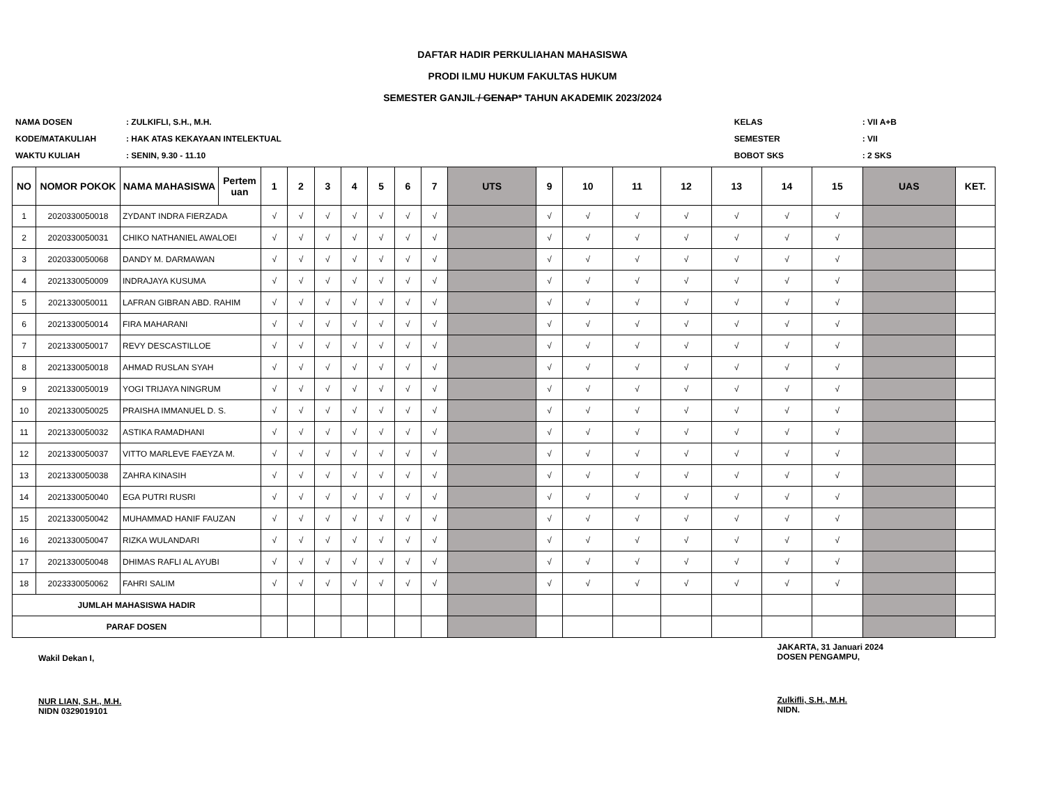DAFTAR HADIR PERKULIAHAN MAHASISWA
PRODI ILMU HUKUM FAKULTAS HUKUM
SEMESTER GANJIL / GENAP* TAHUN AKADEMIK 2023/2024
| NAMA DOSEN | : ZULKIFLI, S.H., M.H. |
| KODE/MATAKULIAH | : HAK ATAS KEKAYAAN INTELEKTUAL |
| WAKTU KULIAH | : SENIN, 9.30 - 11.10 |
| KELAS | : VII A+B |
| SEMESTER | : VII |
| BOBOT SKS | : 2 SKS |
| NO | NOMOR POKOK | NAMA MAHASISWA | Pertem uan | 1 | 2 | 3 | 4 | 5 | 6 | 7 | UTS | 9 | 10 | 11 | 12 | 13 | 14 | 15 | UAS | KET. |
| --- | --- | --- | --- | --- | --- | --- | --- | --- | --- | --- | --- | --- | --- | --- | --- | --- | --- | --- | --- | --- |
| 1 | 2020330050018 | ZYDANT INDRA FIERZADA | | √ | √ | √ | √ | √ | √ | √ | | √ | √ | √ | √ | √ | √ | √ | | |
| 2 | 2020330050031 | CHIKO NATHANIEL AWALOEI | | √ | √ | √ | √ | √ | √ | √ | | √ | √ | √ | √ | √ | √ | √ | | |
| 3 | 2020330050068 | DANDY M. DARMAWAN | | √ | √ | √ | √ | √ | √ | √ | | √ | √ | √ | √ | √ | √ | √ | | |
| 4 | 2021330050009 | INDRAJAYA KUSUMA | | √ | √ | √ | √ | √ | √ | √ | | √ | √ | √ | √ | √ | √ | √ | | |
| 5 | 2021330050011 | LAFRAN GIBRAN ABD. RAHIM | | √ | √ | √ | √ | √ | √ | √ | | √ | √ | √ | √ | √ | √ | √ | | |
| 6 | 2021330050014 | FIRA MAHARANI | | √ | √ | √ | √ | √ | √ | √ | | √ | √ | √ | √ | √ | √ | √ | | |
| 7 | 2021330050017 | REVY DESCASTILLOE | | √ | √ | √ | √ | √ | √ | √ | | √ | √ | √ | √ | √ | √ | √ | | |
| 8 | 2021330050018 | AHMAD RUSLAN SYAH | | √ | √ | √ | √ | √ | √ | √ | | √ | √ | √ | √ | √ | √ | √ | | |
| 9 | 2021330050019 | YOGI TRIJAYA NINGRUM | | √ | √ | √ | √ | √ | √ | √ | | √ | √ | √ | √ | √ | √ | √ | | |
| 10 | 2021330050025 | PRAISHA IMMANUEL D. S. | | √ | √ | √ | √ | √ | √ | √ | | √ | √ | √ | √ | √ | √ | √ | | |
| 11 | 2021330050032 | ASTIKA RAMADHANI | | √ | √ | √ | √ | √ | √ | √ | | √ | √ | √ | √ | √ | √ | √ | | |
| 12 | 2021330050037 | VITTO MARLEVE FAEYZA M. | | √ | √ | √ | √ | √ | √ | √ | | √ | √ | √ | √ | √ | √ | √ | | |
| 13 | 2021330050038 | ZAHRA KINASIH | | √ | √ | √ | √ | √ | √ | √ | | √ | √ | √ | √ | √ | √ | √ | | |
| 14 | 2021330050040 | EGA PUTRI RUSRI | | √ | √ | √ | √ | √ | √ | √ | | √ | √ | √ | √ | √ | √ | √ | | |
| 15 | 2021330050042 | MUHAMMAD HANIF FAUZAN | | √ | √ | √ | √ | √ | √ | √ | | √ | √ | √ | √ | √ | √ | √ | | |
| 16 | 2021330050047 | RIZKA WULANDARI | | √ | √ | √ | √ | √ | √ | √ | | √ | √ | √ | √ | √ | √ | √ | | |
| 17 | 2021330050048 | DHIMAS RAFLI AL AYUBI | | √ | √ | √ | √ | √ | √ | √ | | √ | √ | √ | √ | √ | √ | √ | | |
| 18 | 2023330050062 | FAHRI SALIM | | √ | √ | √ | √ | √ | √ | √ | | √ | √ | √ | √ | √ | √ | √ | | |
| JUMLAH MAHASISWA HADIR | | | | | | | | | | | | | | | | | | | | |
| PARAF DOSEN | | | | | | | | | | | | | | | | | | | | |
Wakil Dekan I,
NUR LIAN, S.H., M.H.
NIDN 0329019101
JAKARTA, 31 Januari 2024
DOSEN PENGAMPU,
Zulkifli, S.H., M.H.
NIDN.